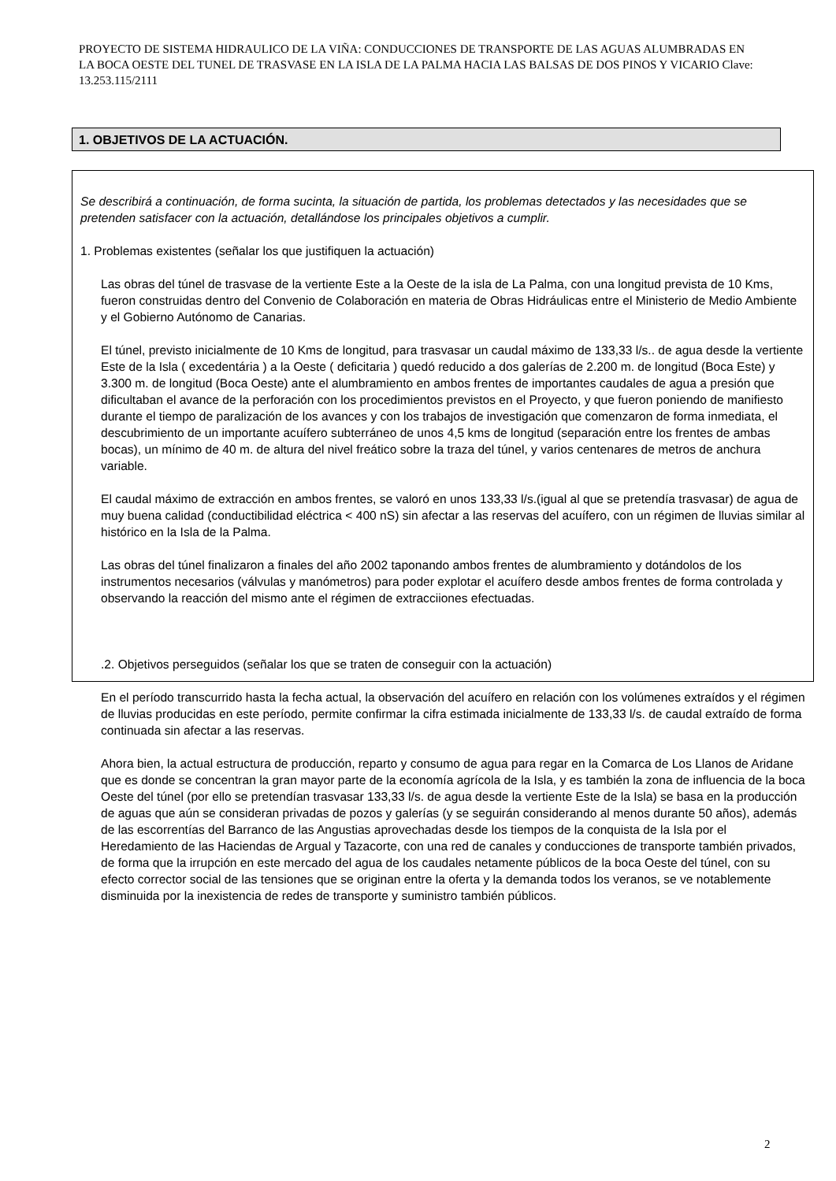PROYECTO DE SISTEMA HIDRAULICO DE LA VIÑA: CONDUCCIONES DE TRANSPORTE DE LAS AGUAS ALUMBRADAS EN LA BOCA OESTE DEL TUNEL DE TRASVASE EN LA ISLA DE LA PALMA HACIA LAS BALSAS DE DOS PINOS Y VICARIO Clave: 13.253.115/2111
1. OBJETIVOS DE LA ACTUACIÓN.
Se describirá a continuación, de forma sucinta, la situación de partida, los problemas detectados y las necesidades que se pretenden satisfacer con la actuación, detallándose los principales objetivos a cumplir.
1. Problemas existentes (señalar los que justifiquen la actuación)
Las obras del túnel de trasvase de la vertiente Este a la Oeste de la isla de La Palma, con una longitud prevista de 10 Kms, fueron construidas dentro del Convenio de Colaboración en materia de Obras Hidráulicas entre el Ministerio de Medio Ambiente y el Gobierno Autónomo de Canarias.
El túnel, previsto inicialmente de 10 Kms de longitud, para trasvasar un caudal máximo de 133,33 l/s.. de agua desde la vertiente Este de la Isla ( excedentária ) a la Oeste ( deficitaria ) quedó reducido a dos galerías de 2.200 m. de longitud (Boca Este) y 3.300 m. de longitud (Boca Oeste) ante el alumbramiento en ambos frentes de importantes caudales de agua a presión que dificultaban el avance de la perforación con los procedimientos previstos en el Proyecto, y que fueron poniendo de manifiesto durante el tiempo de paralización de los avances y con los trabajos de investigación que comenzaron de forma inmediata, el descubrimiento de un importante acuífero subterráneo de unos 4,5 kms de longitud (separación entre los frentes de ambas bocas), un mínimo de 40 m. de altura del nivel freático sobre la traza del túnel, y varios centenares de metros de anchura variable.
El caudal máximo de extracción en ambos frentes, se valoró en unos 133,33 l/s.(igual al que se pretendía trasvasar) de agua de muy buena calidad (conductibilidad eléctrica < 400 nS) sin afectar a las reservas del acuífero, con un régimen de lluvias similar al histórico en la Isla de la Palma.
Las obras del túnel finalizaron a finales del año 2002 taponando ambos frentes de alumbramiento y dotándolos de los instrumentos necesarios (válvulas y manómetros) para poder explotar el acuífero desde ambos frentes de forma controlada y observando la reacción del mismo ante el régimen de extracciiones efectuadas.
.2. Objetivos perseguidos (señalar los que se traten de conseguir con la actuación)
En el período transcurrido hasta la fecha actual, la observación del acuífero en relación con los volúmenes extraídos y el régimen de lluvias producidas en este período, permite confirmar la cifra estimada inicialmente de 133,33 l/s. de caudal extraído de forma continuada sin afectar a las reservas.
Ahora bien, la actual estructura de producción, reparto y consumo de agua para regar en la Comarca de Los Llanos de Aridane que es donde se concentran la gran mayor parte de la economía agrícola de la Isla, y es también la zona de influencia de la boca Oeste del túnel (por ello se pretendían trasvasar 133,33 l/s. de agua desde la vertiente Este de la Isla) se basa en la producción de aguas que aún se consideran privadas de pozos y galerías (y se seguirán considerando al menos durante 50 años), además de las escorrentías del Barranco de las Angustias aprovechadas desde los tiempos de la conquista de la Isla por el Heredamiento de las Haciendas de Argual y Tazacorte, con una red de canales y conducciones de transporte también privados, de forma que la irrupción en este mercado del agua de los caudales netamente públicos de la boca Oeste del túnel, con su efecto corrector social de las tensiones que se originan entre la oferta y la demanda todos los veranos, se ve notablemente disminuida por la inexistencia de redes de transporte y suministro también públicos.
2